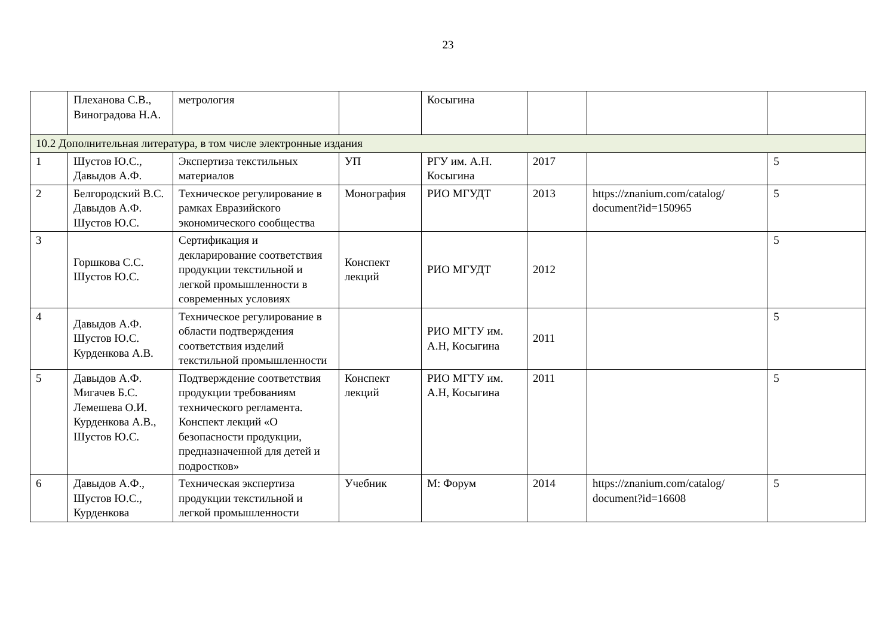23
| | Плеханова С.В., Виноградова Н.А. | метрология | | Косыгина | | | |
| 10.2 Дополнительная литература, в том числе электронные издания | | | | | | | |
| 1 | Шустов Ю.С., Давыдов А.Ф. | Экспертиза текстильных материалов | УП | РГУ им. А.Н. Косыгина | 2017 | | 5 |
| 2 | Белгородский В.С. Давыдов А.Ф. Шустов Ю.С. | Техническое регулирование в рамках Евразийского экономического сообщества | Монография | РИО МГУДТ | 2013 | https://znanium.com/catalog/ document?id=150965 | 5 |
| 3 | Горшкова С.С. Шустов Ю.С. | Сертификация и декларирование соответствия продукции текстильной и легкой промышленности в современных условиях | Конспект лекций | РИО МГУДТ | 2012 | | 5 |
| 4 | Давыдов А.Ф. Шустов Ю.С. Курденкова А.В. | Техническое регулирование в области подтверждения соответствия изделий текстильной промышленности | | РИО МГТУ им. А.Н, Косыгина | 2011 | | 5 |
| 5 | Давыдов А.Ф. Мигачев Б.С. Лемешева О.И. Курденкова А.В., Шустов Ю.С. | Подтверждение соответствия продукции требованиям технического регламента. Конспект лекций «О безопасности продукции, предназначенной для детей и подростков» | Конспект лекций | РИО МГТУ им. А.Н, Косыгина | 2011 | | 5 |
| 6 | Давыдов А.Ф., Шустов Ю.С., Курденкова | Техническая экспертиза продукции текстильной и легкой промышленности | Учебник | М: Форум | 2014 | https://znanium.com/catalog/ document?id=16608 | 5 |